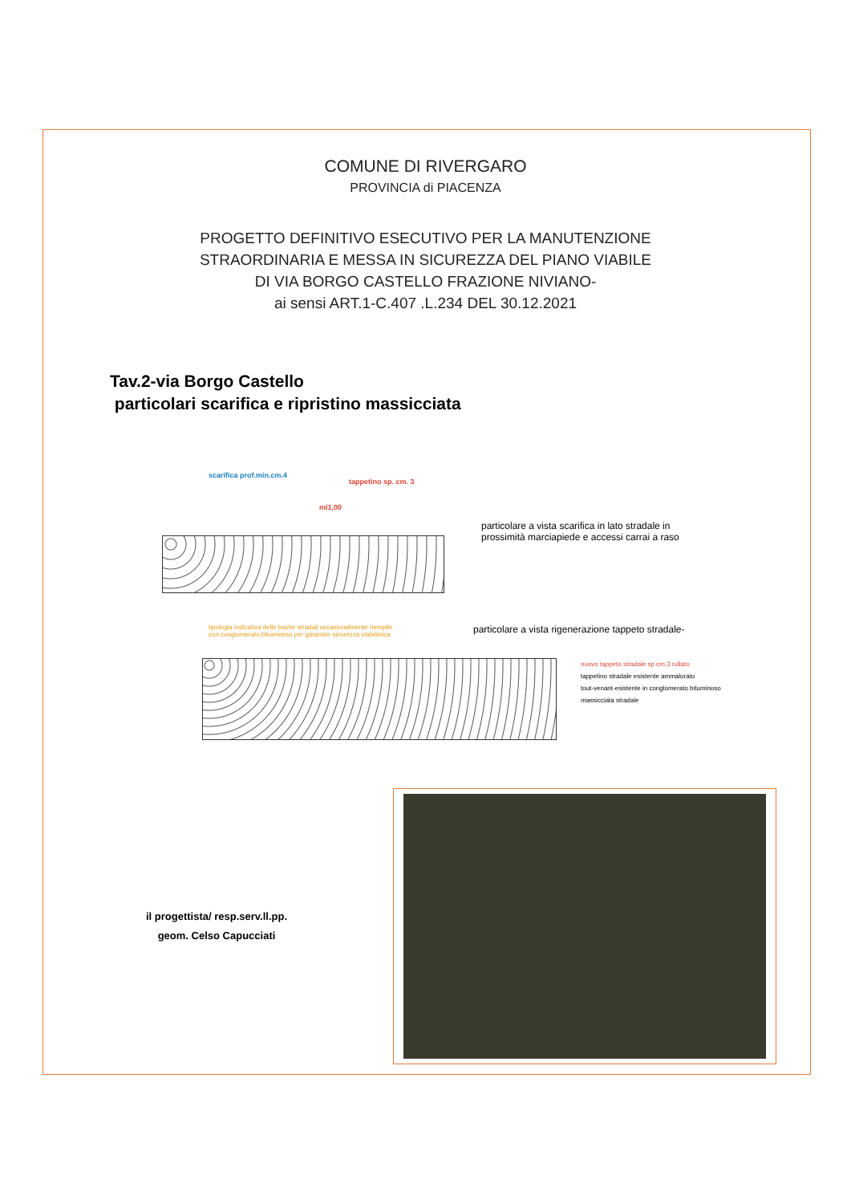COMUNE DI RIVERGARO
PROVINCIA di PIACENZA
PROGETTO DEFINITIVO ESECUTIVO PER LA MANUTENZIONE
STRAORDINARIA E MESSA IN SICUREZZA DEL PIANO VIABILE
DI VIA BORGO CASTELLO FRAZIONE NIVIANO-
ai sensi ART.1-C.407 .L.234 DEL 30.12.2021
Tav.2-via Borgo Castello
particolari scarifica e ripristino massicciata
scarifica prof.min.cm.4
tappetino sp. cm. 3
ml1,00
particolare a vista scarifica in lato stradale in
prossimità marciapiede e accessi carrai a raso
tipologia indicativa delle buche stradali occasionalmente riempite con conglomerato bituminoso per garantire sicurezza viabilistica
particolare a vista rigenerazione tappeto stradale-
nuovo tappeto stradale sp.cm.3 rullato
tappetino stradale esistente ammalorato
tout-venant-esistente in conglomerato bituminoso
massicciata stradale
il progettista/ resp.serv.ll.pp.
geom. Celso Capucciati